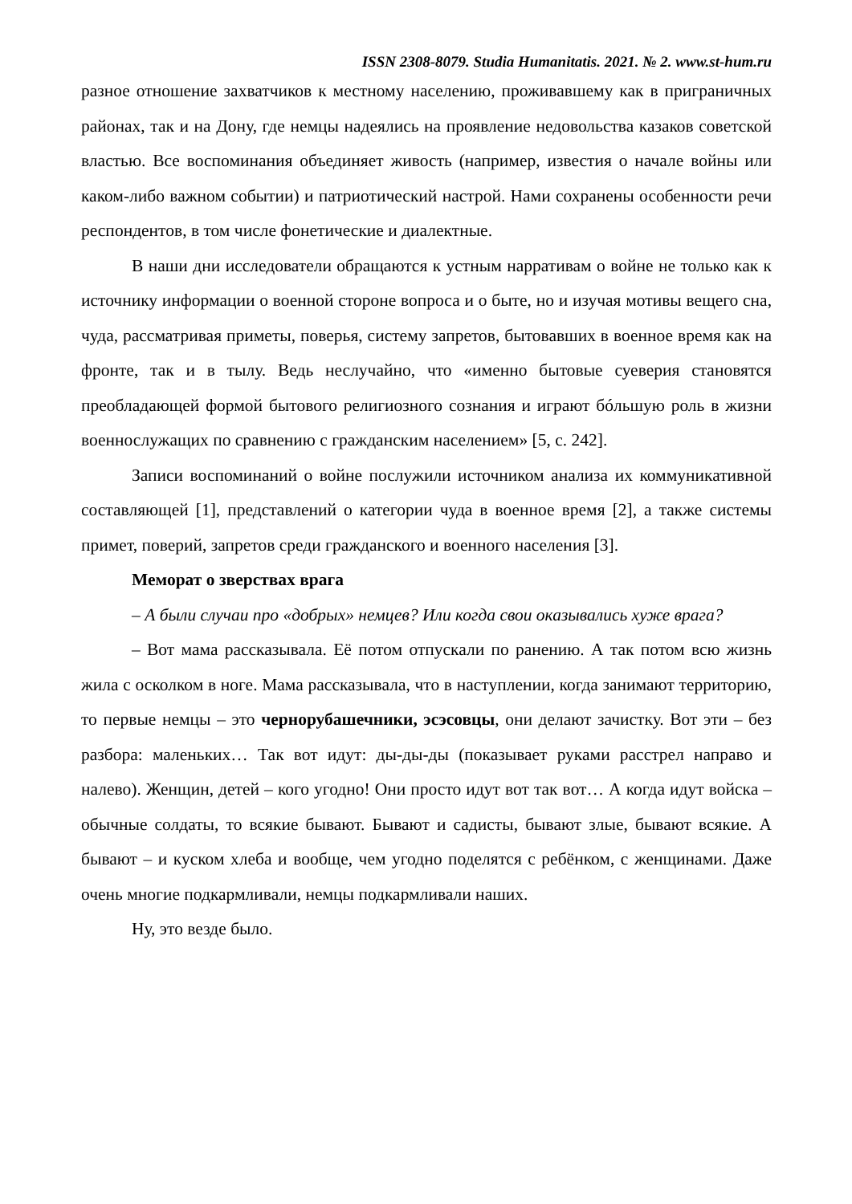ISSN 2308-8079. Studia Humanitatis. 2021. № 2. www.st-hum.ru
разное отношение захватчиков к местному населению, проживавшему как в приграничных районах, так и на Дону, где немцы надеялись на проявление недовольства казаков советской властью. Все воспоминания объединяет живость (например, известия о начале войны или каком-либо важном событии) и патриотический настрой. Нами сохранены особенности речи респондентов, в том числе фонетические и диалектные.
В наши дни исследователи обращаются к устным нарративам о войне не только как к источнику информации о военной стороне вопроса и о быте, но и изучая мотивы вещего сна, чуда, рассматривая приметы, поверья, систему запретов, бытовавших в военное время как на фронте, так и в тылу. Ведь неслучайно, что «именно бытовые суеверия становятся преобладающей формой бытового религиозного сознания и играют бóльшую роль в жизни военнослужащих по сравнению с гражданским населением» [5, с. 242].
Записи воспоминаний о войне послужили источником анализа их коммуникативной составляющей [1], представлений о категории чуда в военное время [2], а также системы примет, поверий, запретов среди гражданского и военного населения [3].
Меморат о зверствах врага
– А были случаи про «добрых» немцев? Или когда свои оказывались хуже врага?
– Вот мама рассказывала. Её потом отпускали по ранению. А так потом всю жизнь жила с осколком в ноге. Мама рассказывала, что в наступлении, когда занимают территорию, то первые немцы – это чернорубашечники, эсэсовцы, они делают зачистку. Вот эти – без разбора: маленьких… Так вот идут: ды-ды-ды (показывает руками расстрел направо и налево). Женщин, детей – кого угодно! Они просто идут вот так вот… А когда идут войска – обычные солдаты, то всякие бывают. Бывают и садисты, бывают злые, бывают всякие. А бывают – и куском хлеба и вообще, чем угодно поделятся с ребёнком, с женщинами. Даже очень многие подкармливали, немцы подкармливали наших.
Ну, это везде было.